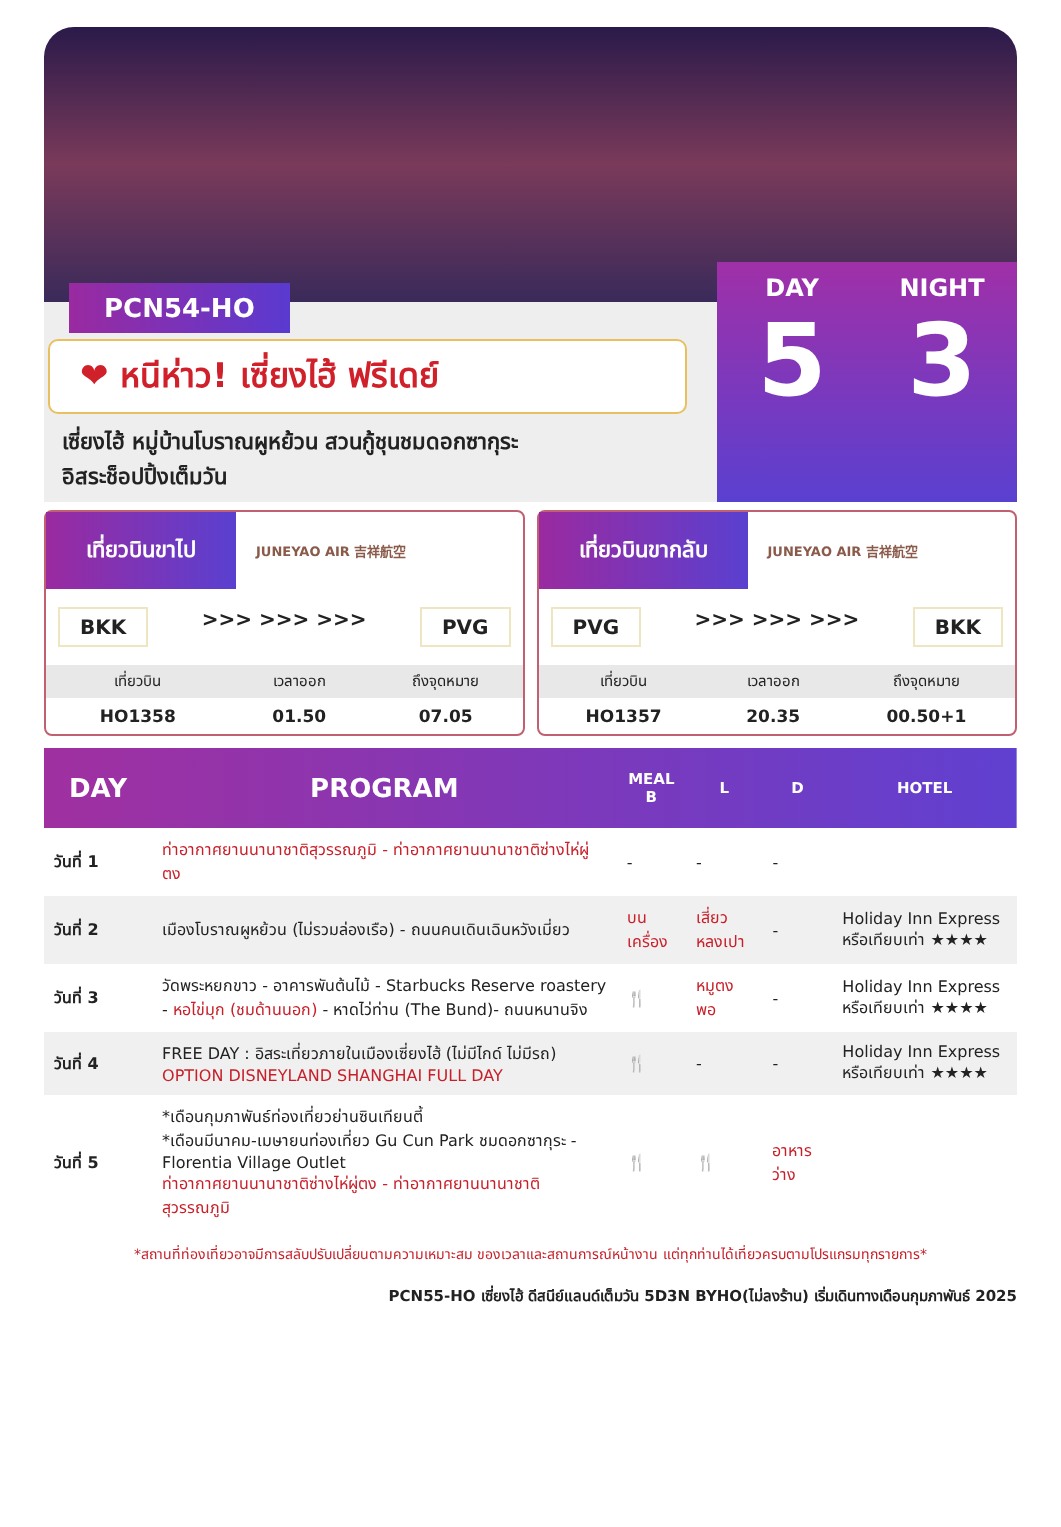PCN54-HO
❤ หนีห่าว! เซี่ยงไฮ้ ฟรีเดย์
เซี่ยงไฮ้ หมู่บ้านโบราณผูหย้วน สวนกู้ชุนชมดอกซากุระ
อิสระช็อปปิ้งเต็มวัน
DAY
5
NIGHT
3
เที่ยวบินขาไป JUNEYAO AIR 吉祥航空
BKK >>> >>> >>> PVG
| เที่ยวบิน | เวลาออก | ถึงจุดหมาย |
| --- | --- | --- |
| HO1358 | 01.50 | 07.05 |
เที่ยวบินขากลับ JUNEYAO AIR 吉祥航空
PVG >>> >>> >>> BKK
| เที่ยวบิน | เวลาออก | ถึงจุดหมาย |
| --- | --- | --- |
| HO1357 | 20.35 | 00.50+1 |
| DAY | PROGRAM | MEAL B | L | D | HOTEL |
| --- | --- | --- | --- | --- | --- |
| วันที่ 1 | ท่าอากาศยานนานาชาติสุวรรณภูมิ - ท่าอากาศยานนานาชาติซ่างไห่ผู่ตง | - | - | - | |
| วันที่ 2 | เมืองโบราณผูหย้วน (ไม่รวมล่องเรือ) - ถนนคนเดินเฉินหวังเมี่ยว | บนเครื่อง | เสี่ยวหลงเปา | - | Holiday Inn Express หรือเทียบเท่า ★★★★ |
| วันที่ 3 | วัดพระหยกขาว - อาคารพันต้นไม้ - Starbucks Reserve roastery - หอไข่มุก (ชมด้านนอก) - หาดไว่ท่าน (The Bund)- ถนนหนานจิง | 🍴 | หมูตงพอ | - | Holiday Inn Express หรือเทียบเท่า ★★★★ |
| วันที่ 4 | FREE DAY : อิสระเที่ยวภายในเมืองเซี่ยงไฮ้ (ไม่มีไกด์ ไม่มีรถ) OPTION DISNEYLAND SHANGHAI FULL DAY | 🍴 | - | - | Holiday Inn Express หรือเทียบเท่า ★★★★ |
| วันที่ 5 | *เดือนกุมภาพันธ์ท่องเที่ยวย่านซินเทียนตี้ *เดือนมีนาคม-เมษายนท่องเที่ยว Gu Cun Park ชมดอกซากุระ - Florentia Village Outlet ท่าอากาศยานนานาชาติซ่างไห่ผู่ตง - ท่าอากาศยานนานาชาติสุวรรณภูมิ | 🍴 | 🍴 | อาหารว่าง | |
*สถานที่ท่องเที่ยวอาจมีการสลับปรับเปลี่ยนตามความเหมาะสม ของเวลาและสถานการณ์หน้างาน แต่ทุกท่านได้เที่ยวครบตามโปรแกรมทุกรายการ*
PCN55-HO เซี่ยงไฮ้ ดีสนีย์แลนด์เต็มวัน 5D3N BYHO(ไม่ลงร้าน) เริ่มเดินทางเดือนกุมภาพันธ์ 2025